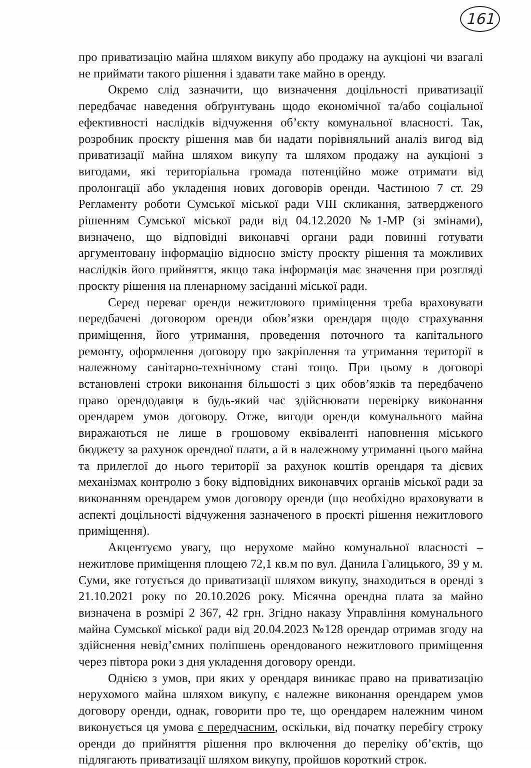161
про приватизацію майна шляхом викупу або продажу на аукціоні чи взагалі не приймати такого рішення і здавати таке майно в оренду.
Окремо слід зазначити, що визначення доцільності приватизації передбачає наведення обґрунтувань щодо економічної та/або соціальної ефективності наслідків відчуження об’єкту комунальної власності. Так, розробник проєкту рішення мав би надати порівняльний аналіз вигод від приватизації майна шляхом викупу та шляхом продажу на аукціоні з вигодами, які територіальна громада потенційно може отримати від пролонгації або укладення нових договорів оренди. Частиною 7 ст. 29 Регламенту роботи Сумської міської ради VIII скликання, затвердженого рішенням Сумської міської ради від 04.12.2020 №1-МР (зі змінами), визначено, що відповідні виконавчі органи ради повинні готувати аргументовану інформацію відносно змісту проєкту рішення та можливих наслідків його прийняття, якщо така інформація має значення при розгляді проєкту рішення на пленарному засіданні міської ради.
Серед переваг оренди нежитлового приміщення треба враховувати передбачені договором оренди обов’язки орендаря щодо страхування приміщення, його утримання, проведення поточного та капітального ремонту, оформлення договору про закріплення та утримання території в належному санітарно-технічному стані тощо. При цьому в договорі встановлені строки виконання більшості з цих обов’язків та передбачено право орендодавця в будь-який час здійснювати перевірку виконання орендарем умов договору. Отже, вигоди оренди комунального майна виражаються не лише в грошовому еквіваленті наповнення міського бюджету за рахунок орендної плати, а й в належному утриманні цього майна та прилеглої до нього території за рахунок коштів орендаря та дієвих механізмах контролю з боку відповідних виконавчих органів міської ради за виконанням орендарем умов договору оренди (що необхідно враховувати в аспекті доцільності відчуження зазначеного в проєкті рішення нежитлового приміщення).
Акцентуємо увагу, що нерухоме майно комунальної власності – нежитлове приміщення площею 72,1 кв.м по вул. Данила Галицького, 39 у м. Суми, яке готується до приватизації шляхом викупу, знаходиться в оренді з 21.10.2021 року по 20.10.2026 року. Місячна орендна плата за майно визначена в розмірі 2 367, 42 грн. Згідно наказу Управління комунального майна Сумської міської ради від 20.04.2023 №128 орендар отримав згоду на здійснення невід’ємних поліпшень орендованого нежитлового приміщення через півтора роки з дня укладення договору оренди.
Однією з умов, при яких у орендаря виникає право на приватизацію нерухомого майна шляхом викупу, є належне виконання орендарем умов договору оренди, однак, говорити про те, що орендарем належним чином виконується ця умова є передчасним, оскільки, від початку перебігу строку оренди до прийняття рішення про включення до переліку об’єктів, що підлягають приватизації шляхом викупу, пройшов короткий строк.